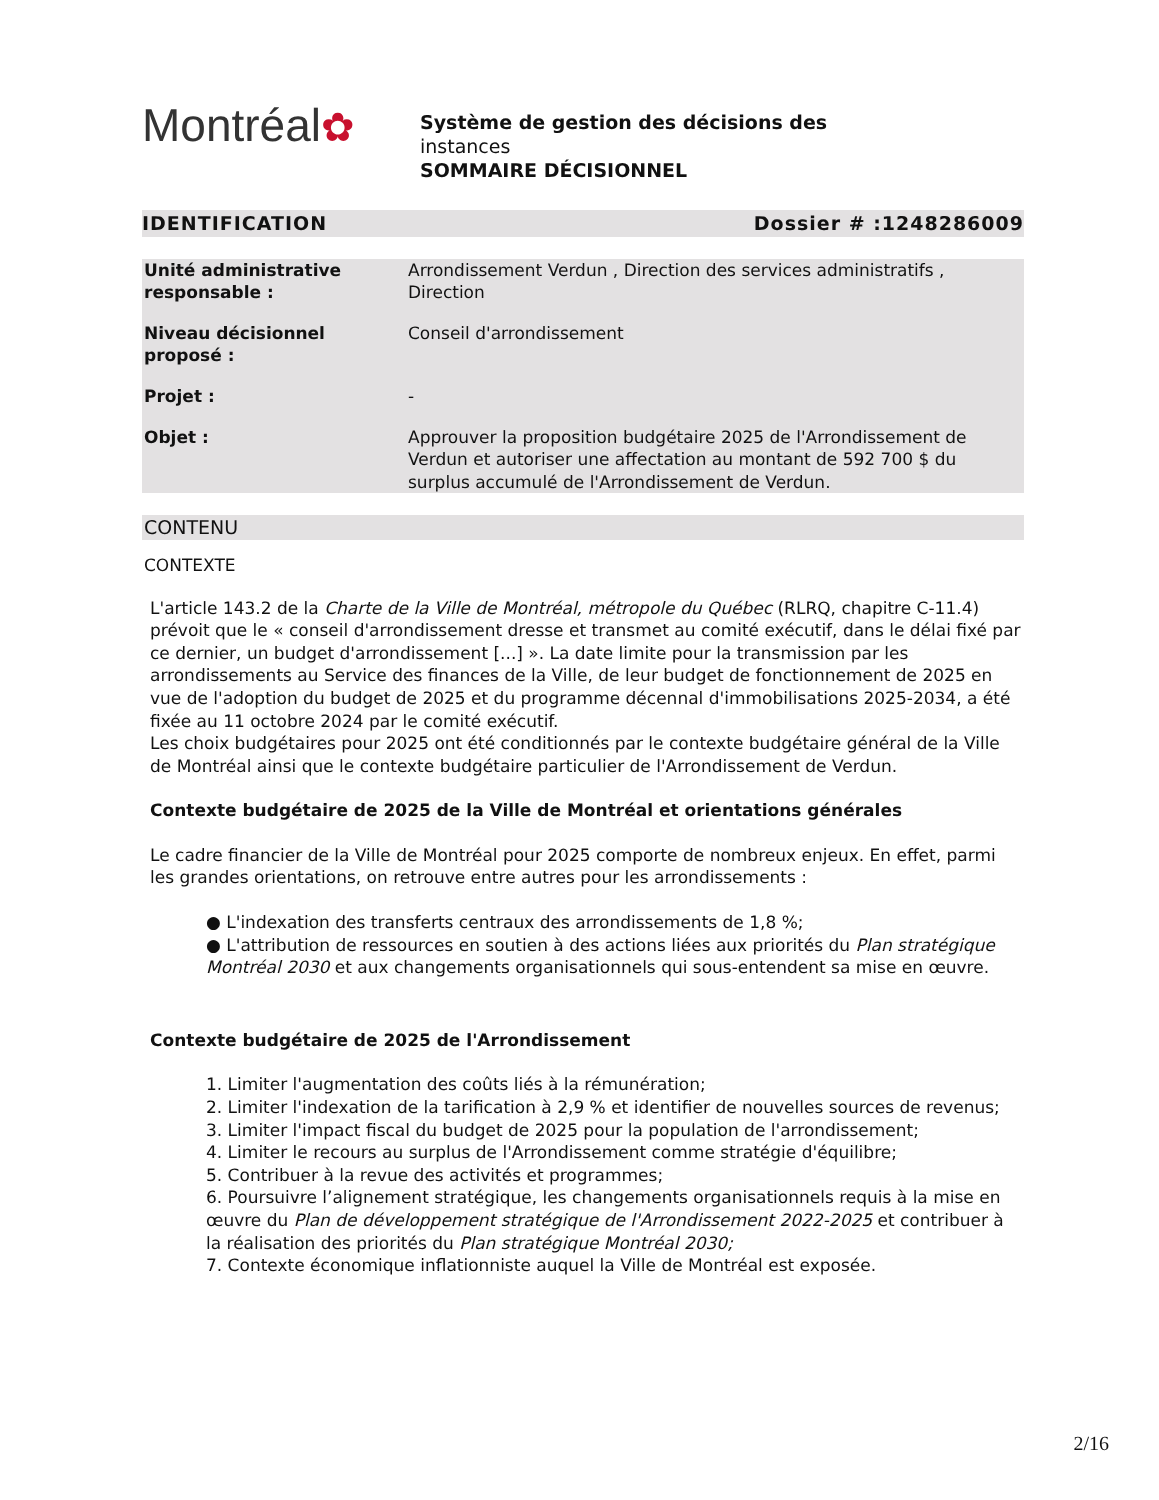Montréal✿
Système de gestion des décisions des
instances
SOMMAIRE DÉCISIONNEL
IDENTIFICATION Dossier # :1248286009
| Unité administrative responsable : | Arrondissement Verdun , Direction des services administratifs , Direction |
| Niveau décisionnel proposé : | Conseil d'arrondissement |
| Projet : | - |
| Objet : | Approuver la proposition budgétaire 2025 de l'Arrondissement de Verdun et autoriser une affectation au montant de 592 700 $ du surplus accumulé de l'Arrondissement de Verdun. |
CONTENU
CONTEXTE
L'article 143.2 de la Charte de la Ville de Montréal, métropole du Québec (RLRQ, chapitre C-11.4) prévoit que le « conseil d'arrondissement dresse et transmet au comité exécutif, dans le délai fixé par ce dernier, un budget d'arrondissement [...] ». La date limite pour la transmission par les arrondissements au Service des finances de la Ville, de leur budget de fonctionnement de 2025 en vue de l'adoption du budget de 2025 et du programme décennal d'immobilisations 2025-2034, a été fixée au 11 octobre 2024 par le comité exécutif.
Les choix budgétaires pour 2025 ont été conditionnés par le contexte budgétaire général de la Ville de Montréal ainsi que le contexte budgétaire particulier de l'Arrondissement de Verdun.
Contexte budgétaire de 2025 de la Ville de Montréal et orientations générales
Le cadre financier de la Ville de Montréal pour 2025 comporte de nombreux enjeux. En effet, parmi les grandes orientations, on retrouve entre autres pour les arrondissements :
● L'indexation des transferts centraux des arrondissements de 1,8 %;
● L'attribution de ressources en soutien à des actions liées aux priorités du Plan stratégique Montréal 2030 et aux changements organisationnels qui sous-entendent sa mise en œuvre.
Contexte budgétaire de 2025 de l'Arrondissement
1. Limiter l'augmentation des coûts liés à la rémunération;
2. Limiter l'indexation de la tarification à 2,9 % et identifier de nouvelles sources de revenus;
3. Limiter l'impact fiscal du budget de 2025 pour la population de l'arrondissement;
4. Limiter le recours au surplus de l'Arrondissement comme stratégie d'équilibre;
5. Contribuer à la revue des activités et programmes;
6. Poursuivre l’alignement stratégique, les changements organisationnels requis à la mise en œuvre du Plan de développement stratégique de l'Arrondissement 2022-2025 et contribuer à la réalisation des priorités du Plan stratégique Montréal 2030;
7. Contexte économique inflationniste auquel la Ville de Montréal est exposée.
2/16